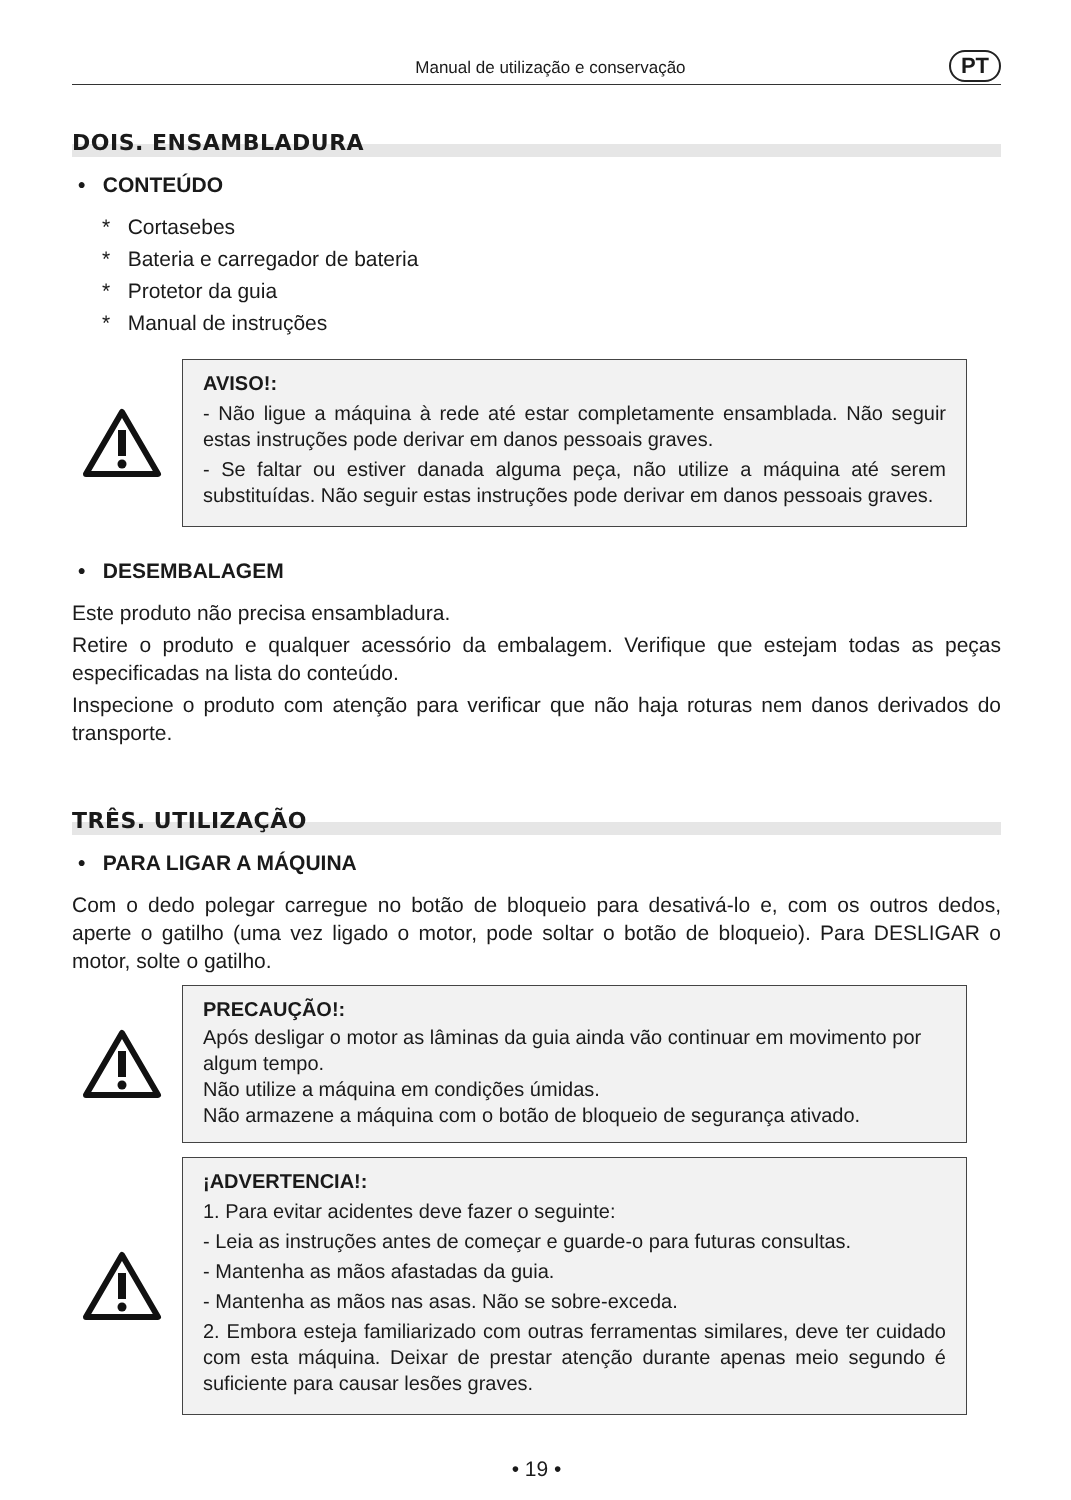Manual de utilização e conservação PT
DOIS. ENSAMBLADURA
• CONTEÚDO
* Cortasebes
* Bateria e carregador de bateria
* Protetor da guia
* Manual de instruções
AVISO!:
- Não ligue a máquina à rede até estar completamente ensamblada. Não seguir estas instruções pode derivar em danos pessoais graves.
- Se faltar ou estiver danada alguma peça, não utilize a máquina até serem substituídas. Não seguir estas instruções pode derivar em danos pessoais graves.
• DESEMBALAGEM
Este produto não precisa ensambladura.
Retire o produto e qualquer acessório da embalagem. Verifique que estejam todas as peças especificadas na lista do conteúdo.
Inspecione o produto com atenção para verificar que não haja roturas nem danos derivados do transporte.
TRÊS. UTILIZAÇÃO
• PARA LIGAR A MÁQUINA
Com o dedo polegar carregue no botão de bloqueio para desativá-lo e, com os outros dedos, aperte o gatilho (uma vez ligado o motor, pode soltar o botão de bloqueio). Para DESLIGAR o motor, solte o gatilho.
PRECAUÇÃO!:
Após desligar o motor as lâminas da guia ainda vão continuar em movimento por algum tempo.
Não utilize a máquina em condições úmidas.
Não armazene a máquina com o botão de bloqueio de segurança ativado.
¡ADVERTENCIA!:
1. Para evitar acidentes deve fazer o seguinte:
- Leia as instruções antes de começar e guarde-o para futuras consultas.
- Mantenha as mãos afastadas da guia.
- Mantenha as mãos nas asas. Não se sobre-exceda.
2. Embora esteja familiarizado com outras ferramentas similares, deve ter cuidado com esta máquina. Deixar de prestar atenção durante apenas meio segundo é suficiente para causar lesões graves.
• 19 •